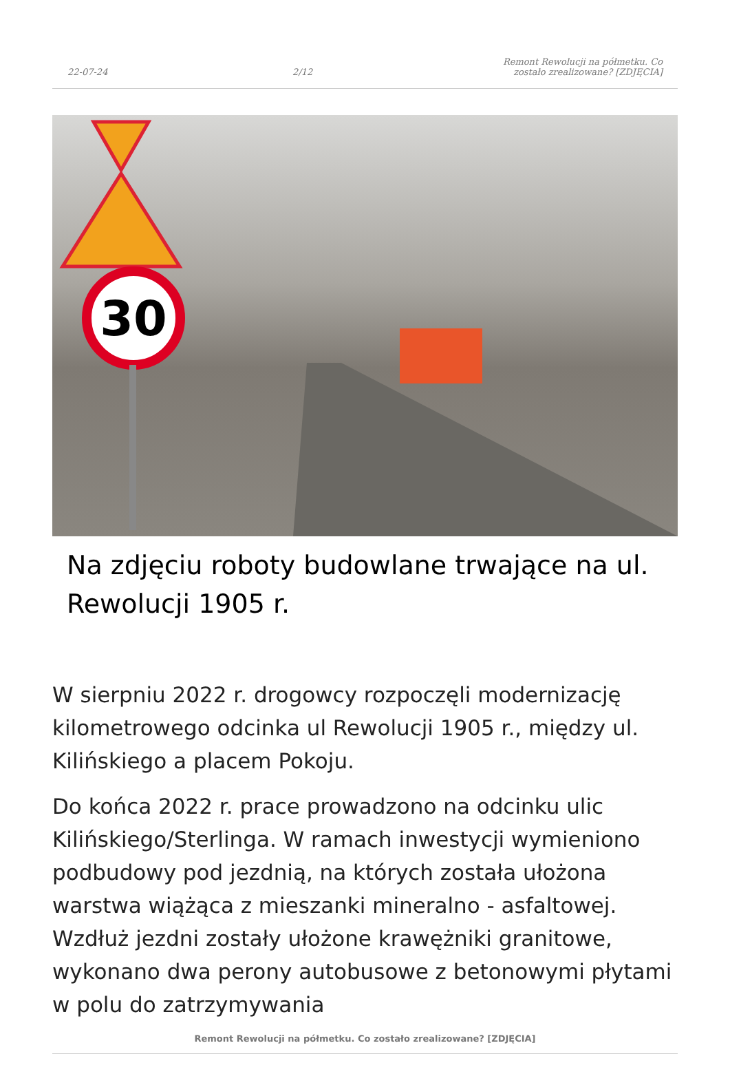22-07-24 2/12 Remont Rewolucji na półmetku. Co zostało zrealizowane? [ZDJĘCIA]
30
Na zdjęciu roboty budowlane trwające na ul. Rewolucji 1905 r.
W sierpniu 2022 r. drogowcy rozpoczęli modernizację kilometrowego odcinka ul Rewolucji 1905 r., między ul. Kilińskiego a placem Pokoju.
Do końca 2022 r. prace prowadzono na odcinku ulic Kilińskiego/Sterlinga. W ramach inwestycji wymieniono podbudowy pod jezdnią, na których została ułożona warstwa wiążąca z mieszanki mineralno - asfaltowej. Wzdłuż jezdni zostały ułożone krawężniki granitowe, wykonano dwa perony autobusowe z betonowymi płytami w polu do zatrzymywania
Remont Rewolucji na półmetku. Co zostało zrealizowane? [ZDJĘCIA]